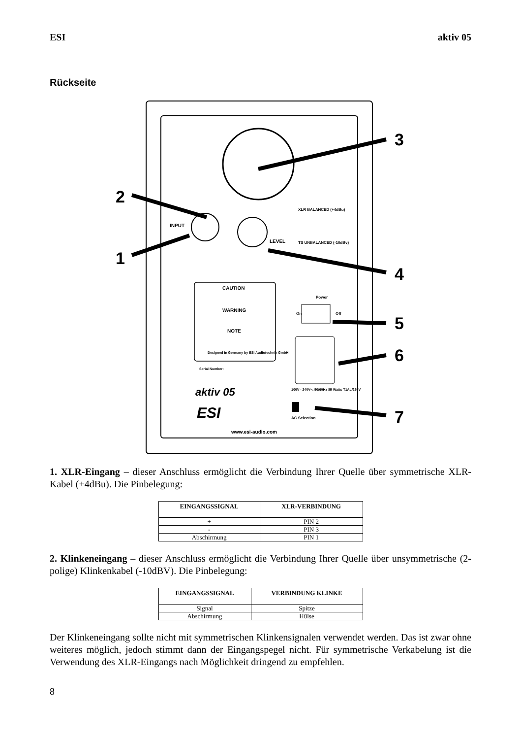ESI aktiv 05
Rückseite
3
2
1
INPUT
LEVEL
XLR BALANCED (+4dBu)
TS UNBALANCED (-10dBv)
4
CAUTION
WARNING
NOTE
Designed in Germany by ESI Audiotechnik GmbH
Serial Number:
Power
On
Off
5
6
100V - 240V~, 50/60Hz 85 Watts T1AL/250V
aktiv 05
ESI
AC Selection
7
www.esi-audio.com
1. XLR-Eingang – dieser Anschluss ermöglicht die Verbindung Ihrer Quelle über symmetrische XLR-Kabel (+4dBu). Die Pinbelegung:
| EINGANGSSIGNAL | XLR-VERBINDUNG |
| --- | --- |
| + | PIN 2 |
| - | PIN 3 |
| Abschirmung | PIN 1 |
2. Klinkeneingang – dieser Anschluss ermöglicht die Verbindung Ihrer Quelle über unsymmetrische (2-polige) Klinkenkabel (-10dBV). Die Pinbelegung:
| EINGANGSSIGNAL | VERBINDUNG KLINKE |
| --- | --- |
| Signal | Spitze |
| Abschirmung | Hülse |
Der Klinkeneingang sollte nicht mit symmetrischen Klinkensignalen verwendet werden. Das ist zwar ohne weiteres möglich, jedoch stimmt dann der Eingangspegel nicht. Für symmetrische Verkabelung ist die Verwendung des XLR-Eingangs nach Möglichkeit dringend zu empfehlen.
8